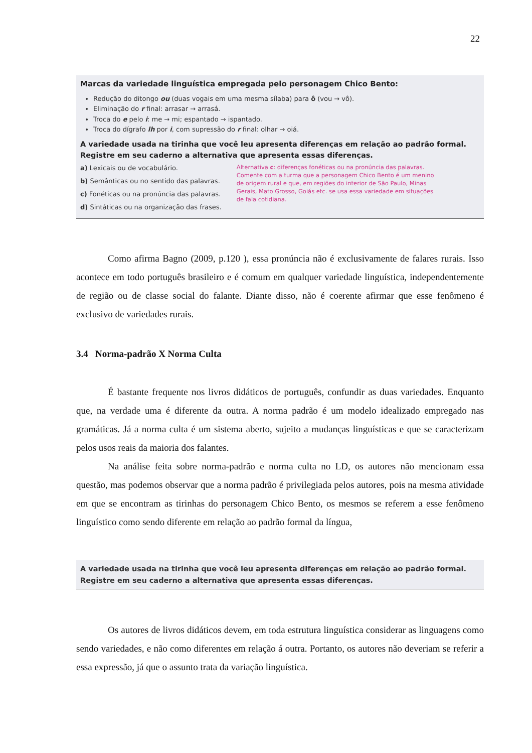22
Marcas da variedade linguística empregada pelo personagem Chico Bento:
Redução do ditongo ou (duas vogais em uma mesma sílaba) para ô (vou → vô).
Eliminação do r final: arrasar → arrasá.
Troca do e pelo i: me → mi; espantado → ispantado.
Troca do dígrafo lh por i, com supressão do r final: olhar → oiá.
A variedade usada na tirinha que você leu apresenta diferenças em relação ao padrão formal. Registre em seu caderno a alternativa que apresenta essas diferenças.
a) Lexicais ou de vocabulário.
b) Semânticas ou no sentido das palavras.
c) Fonéticas ou na pronúncia das palavras.
d) Sintáticas ou na organização das frases.
Alternativa c: diferenças fonéticas ou na pronúncia das palavras. Comente com a turma que a personagem Chico Bento é um menino de origem rural e que, em regiões do interior de São Paulo, Minas Gerais, Mato Grosso, Goiás etc. se usa essa variedade em situações de fala cotidiana.
Como afirma Bagno (2009, p.120 ), essa pronúncia não é exclusivamente de falares rurais. Isso acontece em todo português brasileiro e é comum em qualquer variedade linguística, independentemente de região ou de classe social do falante. Diante disso, não é coerente afirmar que esse fenômeno é exclusivo de variedades rurais.
3.4 Norma-padrão X Norma Culta
É bastante frequente nos livros didáticos de português, confundir as duas variedades. Enquanto que, na verdade uma é diferente da outra. A norma padrão é um modelo idealizado empregado nas gramáticas. Já a norma culta é um sistema aberto, sujeito a mudanças linguísticas e que se caracterizam pelos usos reais da maioria dos falantes.
Na análise feita sobre norma-padrão e norma culta no LD, os autores não mencionam essa questão, mas podemos observar que a norma padrão é privilegiada pelos autores, pois na mesma atividade em que se encontram as tirinhas do personagem Chico Bento, os mesmos se referem a esse fenômeno linguístico como sendo diferente em relação ao padrão formal da língua,
A variedade usada na tirinha que você leu apresenta diferenças em relação ao padrão formal. Registre em seu caderno a alternativa que apresenta essas diferenças.
Os autores de livros didáticos devem, em toda estrutura linguística considerar as linguagens como sendo variedades, e não como diferentes em relação á outra. Portanto, os autores não deveriam se referir a essa expressão, já que o assunto trata da variação linguística.